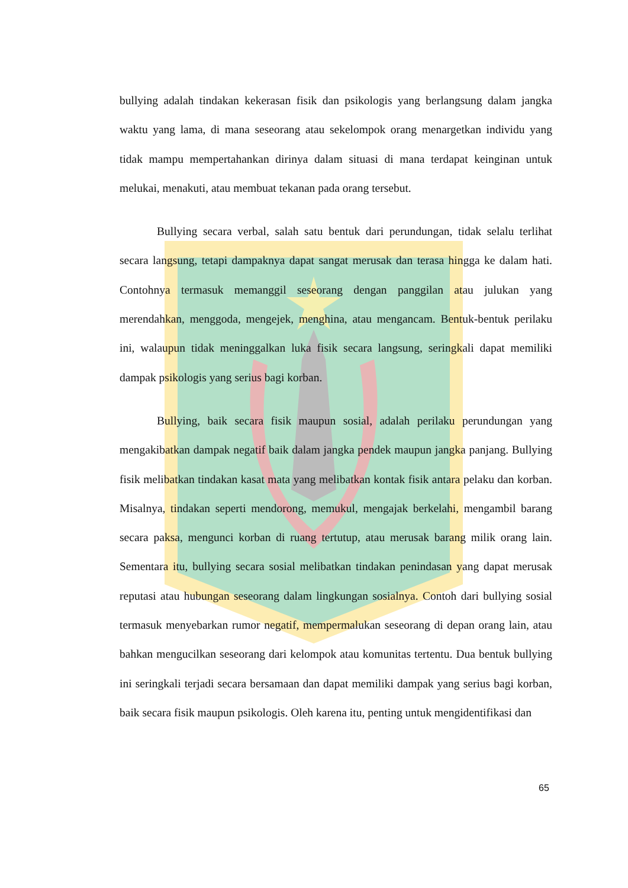bullying adalah tindakan kekerasan fisik dan psikologis yang berlangsung dalam jangka waktu yang lama, di mana seseorang atau sekelompok orang menargetkan individu yang tidak mampu mempertahankan dirinya dalam situasi di mana terdapat keinginan untuk melukai, menakuti, atau membuat tekanan pada orang tersebut.
Bullying secara verbal, salah satu bentuk dari perundungan, tidak selalu terlihat secara langsung, tetapi dampaknya dapat sangat merusak dan terasa hingga ke dalam hati. Contohnya termasuk memanggil seseorang dengan panggilan atau julukan yang merendahkan, menggoda, mengejek, menghina, atau mengancam. Bentuk-bentuk perilaku ini, walaupun tidak meninggalkan luka fisik secara langsung, seringkali dapat memiliki dampak psikologis yang serius bagi korban.
Bullying, baik secara fisik maupun sosial, adalah perilaku perundungan yang mengakibatkan dampak negatif baik dalam jangka pendek maupun jangka panjang. Bullying fisik melibatkan tindakan kasat mata yang melibatkan kontak fisik antara pelaku dan korban. Misalnya, tindakan seperti mendorong, memukul, mengajak berkelahi, mengambil barang secara paksa, mengunci korban di ruang tertutup, atau merusak barang milik orang lain. Sementara itu, bullying secara sosial melibatkan tindakan penindasan yang dapat merusak reputasi atau hubungan seseorang dalam lingkungan sosialnya. Contoh dari bullying sosial termasuk menyebarkan rumor negatif, mempermalukan seseorang di depan orang lain, atau bahkan mengucilkan seseorang dari kelompok atau komunitas tertentu. Dua bentuk bullying ini seringkali terjadi secara bersamaan dan dapat memiliki dampak yang serius bagi korban, baik secara fisik maupun psikologis. Oleh karena itu, penting untuk mengidentifikasi dan
65